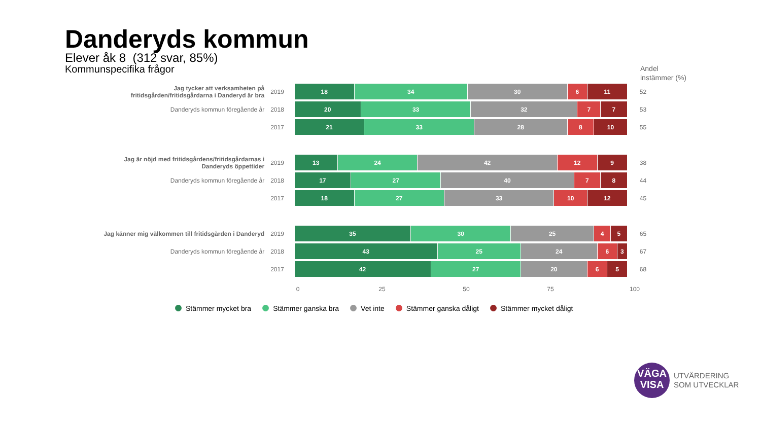Danderyds kommun
Elever åk 8 (312 svar, 85%)
Kommunspecifika frågor
Andel
instämmer (%)
Jag tycker att verksamheten på fritidsgården/fritidsgårdarna i Danderyd är bra
2019
18 34 30 6 11
52
Danderyds kommun föregående år 2018
20 33 32 7 7
53
2017
21 33 28 8 10
55
Jag är nöjd med fritidsgårdens/fritidsgårdarnas i Danderyds öppettider
2019
13 24 42 12 9
38
Danderyds kommun föregående år 2018
17 27 40 7 8
44
2017
18 27 33 10 12
45
Jag känner mig välkommen till fritidsgården i Danderyd
2019
35 30 25 4 5
65
Danderyds kommun föregående år 2018
43 25 24 6 3
67
2017
42 27 20 6 5
68
0 25 50 75 100
Stämmer mycket bra Stämmer ganska bra Vet inte Stämmer ganska dåligt Stämmer mycket dåligt
VÄGA
VISA
UTVÄRDERING
SOM UTVECKLAR